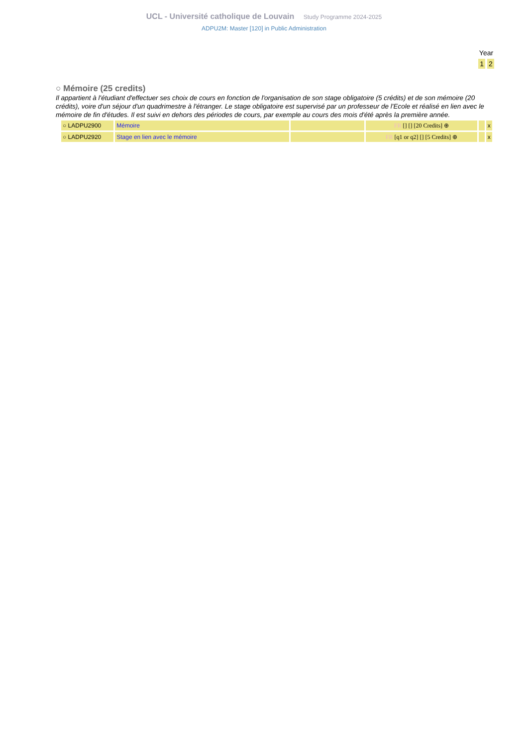UCL - Université catholique de Louvain Study Programme 2024-2025
ADPU2M: Master [120] in Public Administration
Year
1 2
○ Mémoire (25 credits)
Il appartient à l'étudiant d'effectuer ses choix de cours en fonction de l'organisation de son stage obligatoire (5 crédits) et de son mémoire (20 crédits), voire d'un séjour d'un quadrimestre à l'étranger. Le stage obligatoire est supervisé par un professeur de l'Ecole et réalisé en lien avec le mémoire de fin d'études. Il est suivi en dehors des périodes de cours, par exemple au cours des mois d'été après la première année.
| ○ LADPU2900 | Mémoire | | FR [] [] [20 Credits] ⊕ | | x |
| ○ LADPU2920 | Stage en lien avec le mémoire | | FR [q1 or q2] [] [5 Credits] ⊕ | | x |